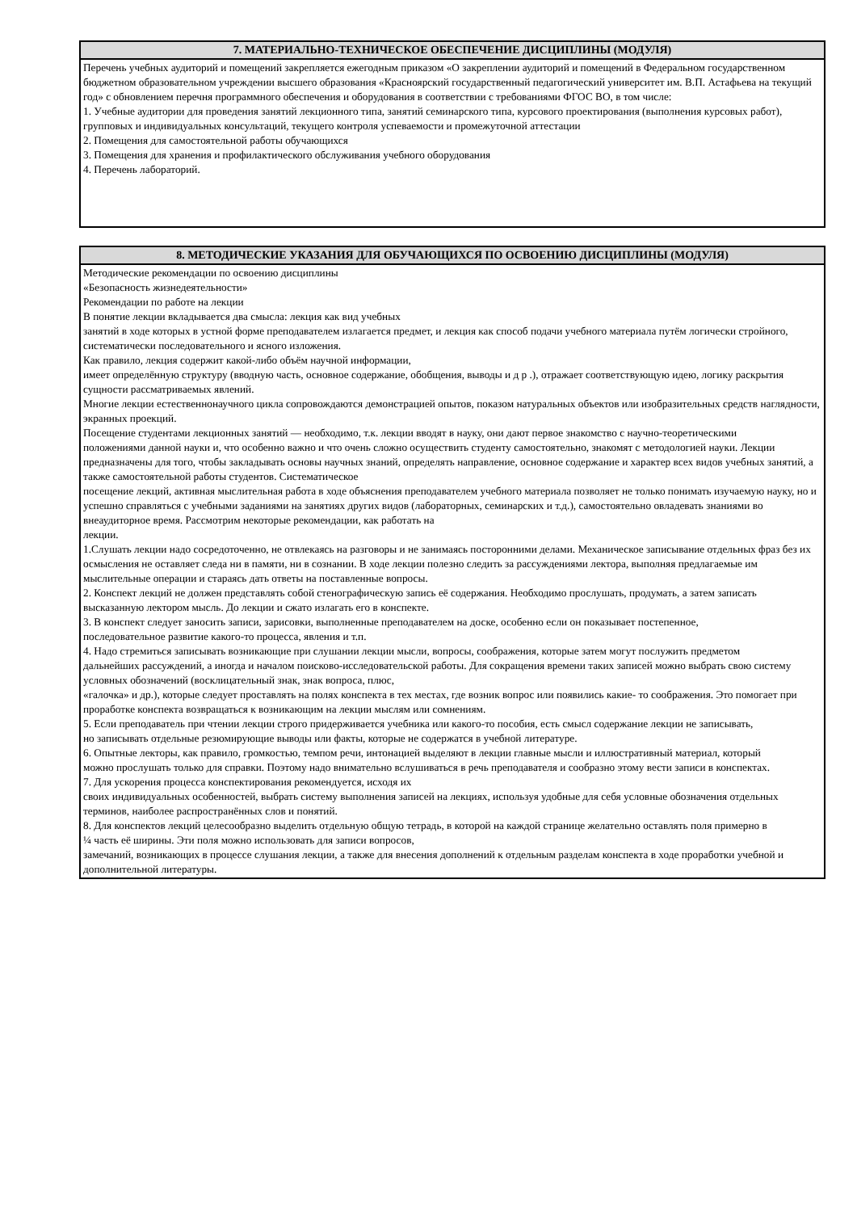| 7. МАТЕРИАЛЬНО-ТЕХНИЧЕСКОЕ ОБЕСПЕЧЕНИЕ ДИСЦИПЛИНЫ (МОДУЛЯ) |
| --- |
| Перечень учебных аудиторий и помещений закрепляется ежегодным приказом «О закреплении аудиторий и помещений в Федеральном государственном бюджетном образовательном учреждении высшего образования «Красноярский государственный педагогический университет им. В.П. Астафьева на текущий год» с обновлением перечня программного обеспечения и оборудования в соответствии с требованиями ФГОС ВО, в том числе: 1. Учебные аудитории для проведения занятий лекционного типа, занятий семинарского типа, курсового проектирования (выполнения курсовых работ), групповых и индивидуальных консультаций, текущего контроля успеваемости и промежуточной аттестации 2. Помещения для самостоятельной работы обучающихся 3. Помещения для хранения и профилактического обслуживания учебного оборудования 4. Перечень лабораторий. |
| 8. МЕТОДИЧЕСКИЕ УКАЗАНИЯ ДЛЯ ОБУЧАЮЩИХСЯ ПО ОСВОЕНИЮ ДИСЦИПЛИНЫ (МОДУЛЯ) |
| --- |
| Методические рекомендации по освоению дисциплины «Безопасность жизнедеятельности» Рекомендации по работе на лекции В понятие лекции вкладывается два смысла: лекция как вид учебных занятий в ходе которых в устной форме преподавателем излагается предмет, и лекция как способ подачи учебного материала путём логически стройного, систематически последовательного и ясного изложения. Как правило, лекция содержит какой-либо объём научной информации, имеет определённую структуру (вводную часть, основное содержание, обобщения, выводы и д р .), отражает соответствующую идею, логику раскрытия сущности рассматриваемых явлений. Многие лекции естественнонаучного цикла сопровождаются демонстрацией опытов, показом натуральных объектов или изобразительных средств наглядности, экранных проекций. Посещение студентами лекционных занятий — необходимо, т.к. лекции вводят в науку, они дают первое знакомство с научно-теоретическими положениями данной науки и, что особенно важно и что очень сложно осуществить студенту самостоятельно, знакомят с методологией науки. Лекции предназначены для того, чтобы закладывать основы научных знаний, определять направление, основное содержание и характер всех видов учебных занятий, а также самостоятельной работы студентов. Систематическое посещение лекций, активная мыслительная работа в ходе объяснения преподавателем учебного материала позволяет не только понимать изучаемую науку, но и успешно справляться с учебными заданиями на занятиях других видов (лабораторных, семинарских и т.д.), самостоятельно овладевать знаниями во внеаудиторное время. Рассмотрим некоторые рекомендации, как работать на лекции. 1.Слушать лекции надо сосредоточенно, не отвлекаясь на разговоры и не занимаясь посторонними делами. Механическое записывание отдельных фраз без их осмысления не оставляет следа ни в памяти, ни в сознании. В ходе лекции полезно следить за рассуждениями лектора, выполняя предлагаемые им мыслительные операции и стараясь дать ответы на поставленные вопросы. 2. Конспект лекций не должен представлять собой стенографическую запись её содержания. Необходимо прослушать, продумать, а затем записать высказанную лектором мысль. До лекции и сжато излагать его в конспекте. 3. В конспект следует заносить записи, зарисовки, выполненные преподавателем на доске, особенно если он показывает постепенное, последовательное развитие какого-то процесса, явления и т.п. 4. Надо стремиться записывать возникающие при слушании лекции мысли, вопросы, соображения, которые затем могут послужить предметом дальнейших рассуждений, а иногда и началом поисково-исследовательской работы. Для сокращения времени таких записей можно выбрать свою систему условных обозначений (восклицательный знак, знак вопроса, плюс, «галочка» и др.), которые следует проставлять на полях конспекта в тех местах, где возник вопрос или появились какие- то соображения. Это помогает при проработке конспекта возвращаться к возникающим на лекции мыслям или сомнениям. 5. Если преподаватель при чтении лекции строго придерживается учебника или какого-то пособия, есть смысл содержание лекции не записывать, но записывать отдельные резюмирующие выводы или факты, которые не содержатся в учебной литературе. 6. Опытные лекторы, как правило, громкостью, темпом речи, интонацией выделяют в лекции главные мысли и иллюстративный материал, который можно прослушать только для справки. Поэтому надо внимательно вслушиваться в речь преподавателя и сообразно этому вести записи в конспектах. 7. Для ускорения процесса конспектирования рекомендуется, исходя их своих индивидуальных особенностей, выбрать систему выполнения записей на лекциях, используя удобные для себя условные обозначения отдельных терминов, наиболее распространённых слов и понятий. 8. Для конспектов лекций целесообразно выделить отдельную общую тетрадь, в которой на каждой странице желательно оставлять поля примерно в ¼ часть её ширины. Эти поля можно использовать для записи вопросов, замечаний, возникающих в процессе слушания лекции, а также для внесения дополнений к отдельным разделам конспекта в ходе проработки учебной и дополнительной литературы. |